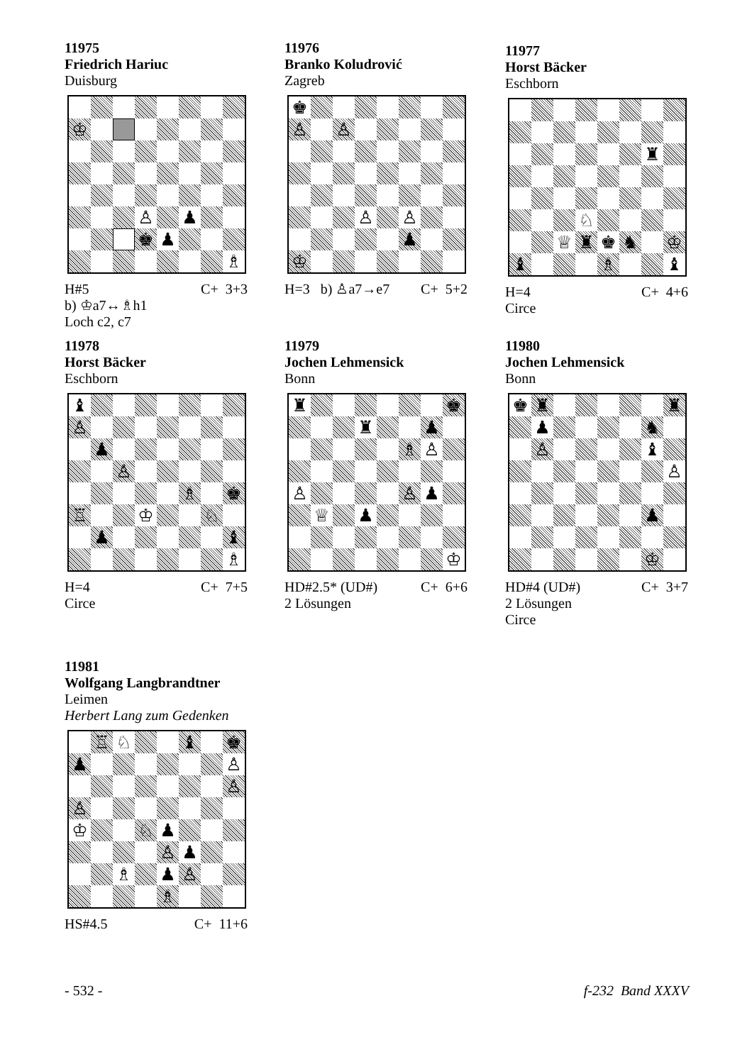11975
Friedrich Hariuc
Duisburg
| ♔ | | | | | | | |
| | | | ♙ | | ♟ | | |
| | | | ♚ | ♟ | | | |
| | | | | | | | ♗ |
H#5 C+ 3+3
b) ♔a7↔♗h1
Loch c2, c7
11976
Branko Koludrović
Zagreb
| ♚ | | | | | | | |
| ♙ | | ♙ | | | | | |
| | | | ♙ | | ♙ | | |
| | | | | | ♟ | | |
| ♔ | | | | | | | |
H=3 b) ♙a7→e7 C+ 5+2
11977
Horst Bäcker
Eschborn
| | | | | | | ♜ | |
| | | | ♘ | | | | |
| | | ♕ | ♜ | ♚ | ♞ | | ♔ |
| ♝ | | | | ♗ | | | ♝ |
H=4 C+ 4+6
Circe
11978
Horst Bäcker
Eschborn
| ♝ | | | | | | | |
| ♙ | | | | | | | |
| | ♟ | | | | | | |
| | | ♙ | | | | | |
| | | | | | ♗ | | ♚ |
| ♖ | | | ♔ | | | ♘ | |
| | ♟ | | | | | | ♝ |
| | | | | | | | ♗ |
H=4 C+ 7+5
Circe
11979
Jochen Lehmensick
Bonn
| ♜ | | | | | | | ♚ |
| | | | ♜ | | | ♟ | |
| | | | | | ♗ | ♙ | |
| ♙ | | | | | ♙ | ♟ | |
| | ♕ | | ♟ | | | | |
| | | | | | | | ♔ |
HD#2.5* (UD#) C+ 6+6
2 Lösungen
11980
Jochen Lehmensick
Bonn
| ♚ | ♜ | | | | | | ♜ |
| | ♟ | | | | | ♞ | |
| | ♙ | | | | | ♝ | |
| | | | | | | | ♙ |
| | | | | | | ♟ | |
| | | | | | | ♔ | |
HD#4 (UD#) C+ 3+7
2 Lösungen
Circe
11981
Wolfgang Langbrandtner
Leimen
Herbert Lang zum Gedenken
| | ♖ | ♘ | | | ♝ | | ♚ |
| ♟ | | | | | | | ♙ |
| | | | | | | | ♙ |
| ♙ | | | | | | | |
| ♔ | | | ♘ | ♟ | | | |
| | | | | ♙ | ♟ | | |
| | | ♗ | | ♟ | ♙ | | |
| | | | | ♗ | | | |
HS#4.5 C+ 11+6
- 532 - f-232 Band XXXV